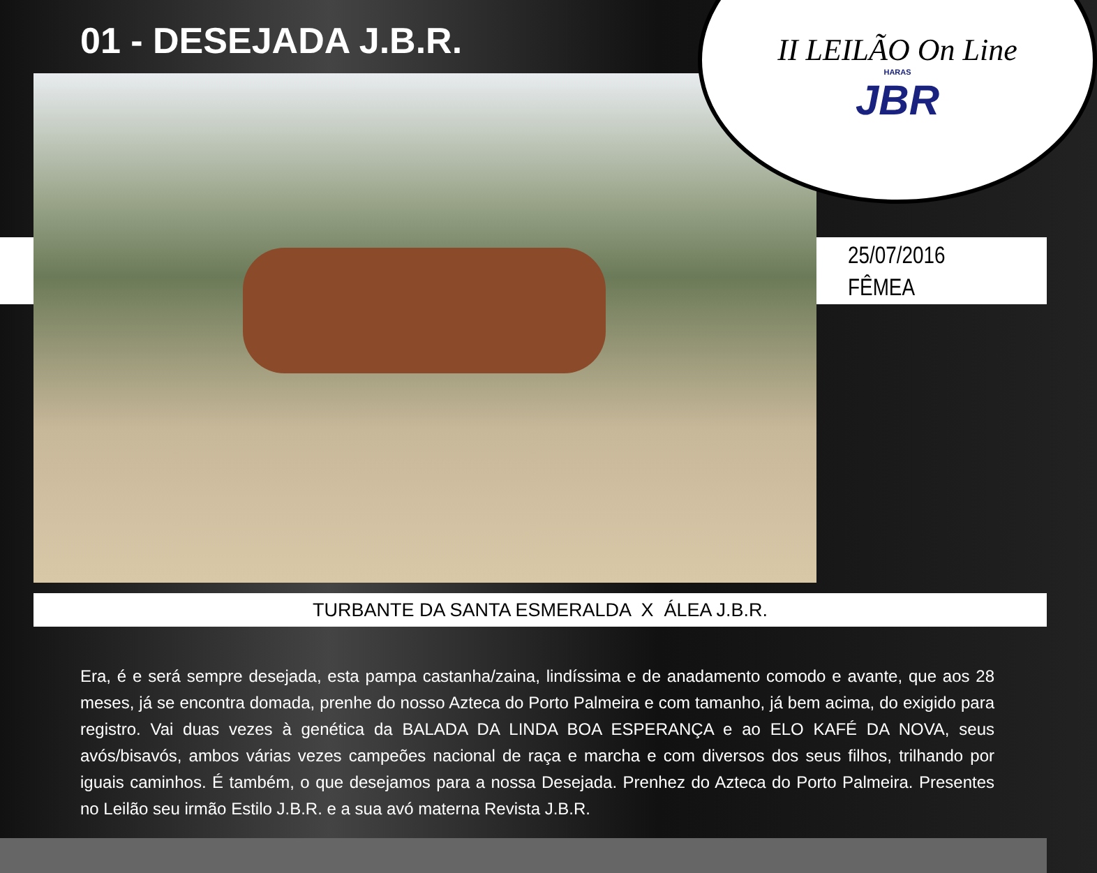01 - DESEJADA J.B.R.
II LEILÃO On Line
HARAS
JBR
25/07/2016
FÊMEA
TURBANTE DA SANTA ESMERALDA X ÁLEA J.B.R.
Era, é e será sempre desejada, esta pampa castanha/zaina, lindíssima e de anadamento comodo e avante, que aos 28 meses, já se encontra domada, prenhe do nosso Azteca do Porto Palmeira e com tamanho, já bem acima, do exigido para registro. Vai duas vezes à genética da BALADA DA LINDA BOA ESPERANÇA e ao ELO KAFÉ DA NOVA, seus avós/bisavós, ambos várias vezes campeões nacional de raça e marcha e com diversos dos seus filhos, trilhando por iguais caminhos. É também, o que desejamos para a nossa Desejada. Prenhez do Azteca do Porto Palmeira. Presentes no Leilão seu irmão Estilo J.B.R. e a sua avó materna Revista J.B.R.